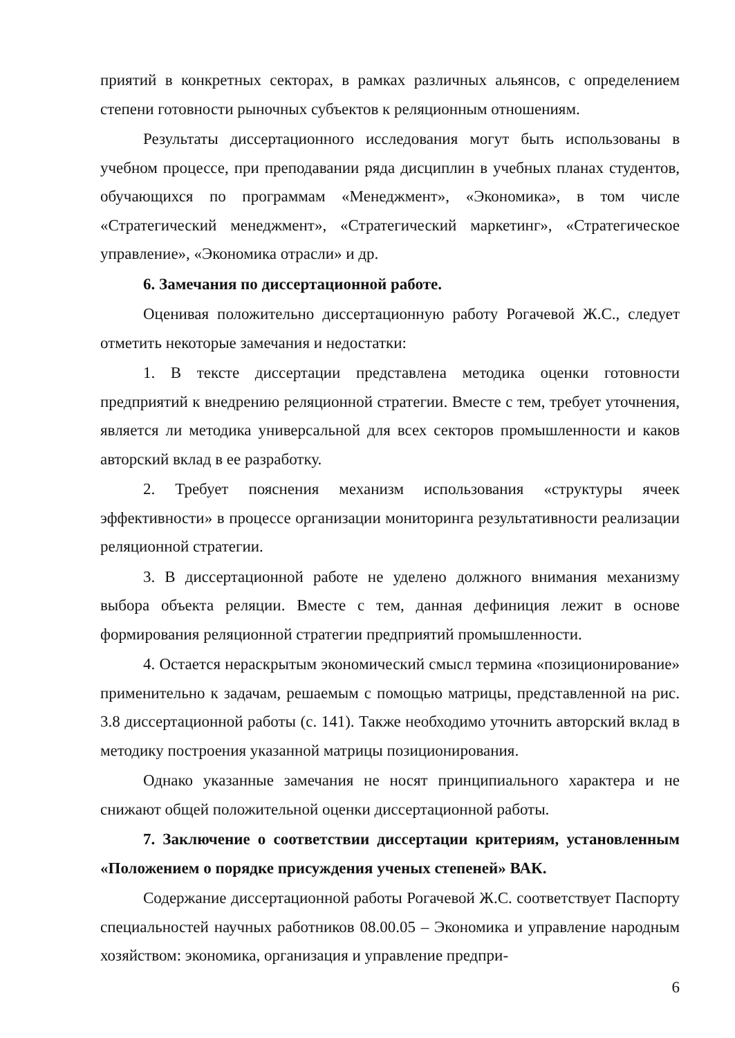приятий в конкретных секторах, в рамках различных альянсов, с определением степени готовности рыночных субъектов к реляционным отношениям.
Результаты диссертационного исследования могут быть использованы в учебном процессе, при преподавании ряда дисциплин в учебных планах студентов, обучающихся по программам «Менеджмент», «Экономика», в том числе «Стратегический менеджмент», «Стратегический маркетинг», «Стратегическое управление», «Экономика отрасли» и др.
6. Замечания по диссертационной работе.
Оценивая положительно диссертационную работу Рогачевой Ж.С., следует отметить некоторые замечания и недостатки:
1. В тексте диссертации представлена методика оценки готовности предприятий к внедрению реляционной стратегии. Вместе с тем, требует уточнения, является ли методика универсальной для всех секторов промышленности и каков авторский вклад в ее разработку.
2. Требует пояснения механизм использования «структуры ячеек эффективности» в процессе организации мониторинга результативности реализации реляционной стратегии.
3. В диссертационной работе не уделено должного внимания механизму выбора объекта реляции. Вместе с тем, данная дефиниция лежит в основе формирования реляционной стратегии предприятий промышленности.
4. Остается нераскрытым экономический смысл термина «позиционирование» применительно к задачам, решаемым с помощью матрицы, представленной на рис. 3.8 диссертационной работы (с. 141). Также необходимо уточнить авторский вклад в методику построения указанной матрицы позиционирования.
Однако указанные замечания не носят принципиального характера и не снижают общей положительной оценки диссертационной работы.
7. Заключение о соответствии диссертации критериям, установленным «Положением о порядке присуждения ученых степеней» ВАК.
Содержание диссертационной работы Рогачевой Ж.С. соответствует Паспорту специальностей научных работников 08.00.05 – Экономика и управление народным хозяйством: экономика, организация и управление предпри-
6